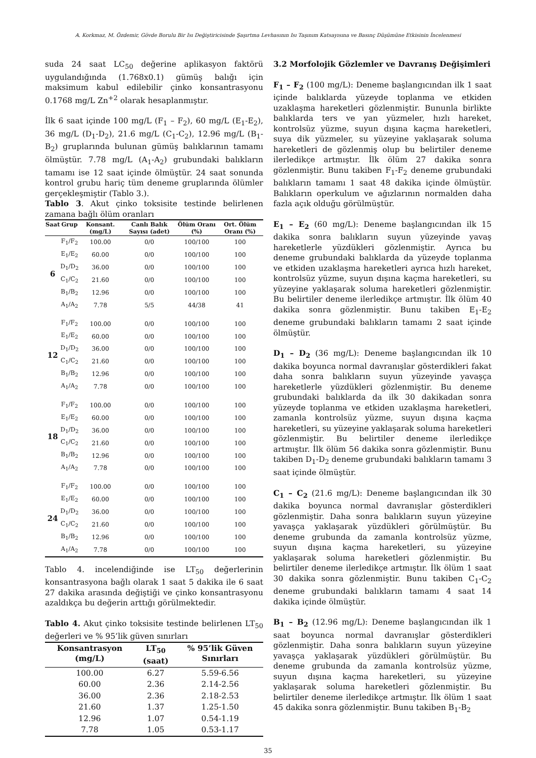A. Korkmaz, M. Özdemir, Gövde Borulu Bir Isı Değiştiricisinde Şaşırtma Levhasının Isı Taşınım Katsayısına ve Basınç Düşümüne Etkisinin İncelenmesi
suda 24 saat LC<sub>50</sub> değerine aplikasyon faktörü uygulandığında (1.768x0.1) gümüş balığı için maksimum kabul edilebilir çinko konsantrasyonu 0.1768 mg/L Zn<sup>+2</sup> olarak hesaplanmıştır.
İlk 6 saat içinde 100 mg/L (F<sub>1</sub> – F<sub>2</sub>), 60 mg/L (E<sub>1</sub>-E<sub>2</sub>), 36 mg/L (D<sub>1</sub>-D<sub>2</sub>), 21.6 mg/L (C<sub>1</sub>-C<sub>2</sub>), 12.96 mg/L (B<sub>1</sub>-B<sub>2</sub>) gruplarında bulunan gümüş balıklarının tamamı ölmüştür. 7.78 mg/L (A<sub>1</sub>-A<sub>2</sub>) grubundaki balıkların tamamı ise 12 saat içinde ölmüştür. 24 saat sonunda kontrol grubu hariç tüm deneme gruplarında ölümler gerçekleşmiştir (Tablo 3.).
Tablo 3. Akut çinko toksisite testinde belirlenen zamana bağlı ölüm oranları
| Saat | Grup | Konsant. (mg/L) | Canlı Balık Sayısı (adet) | Ölüm Oranı (%) | Ort. Ölüm Oranı (%) |
| --- | --- | --- | --- | --- | --- |
| 6 | F<sub>1</sub>/F<sub>2</sub> | 100.00 | 0/0 | 100/100 | 100 |
| | E<sub>1</sub>/E<sub>2</sub> | 60.00 | 0/0 | 100/100 | 100 |
| | D<sub>1</sub>/D<sub>2</sub> | 36.00 | 0/0 | 100/100 | 100 |
| | C<sub>1</sub>/C<sub>2</sub> | 21.60 | 0/0 | 100/100 | 100 |
| | B<sub>1</sub>/B<sub>2</sub> | 12.96 | 0/0 | 100/100 | 100 |
| | A<sub>1</sub>/A<sub>2</sub> | 7.78 | 5/5 | 44/38 | 41 |
| 12 | F<sub>1</sub>/F<sub>2</sub> | 100.00 | 0/0 | 100/100 | 100 |
| | E<sub>1</sub>/E<sub>2</sub> | 60.00 | 0/0 | 100/100 | 100 |
| | D<sub>1</sub>/D<sub>2</sub> | 36.00 | 0/0 | 100/100 | 100 |
| | C<sub>1</sub>/C<sub>2</sub> | 21.60 | 0/0 | 100/100 | 100 |
| | B<sub>1</sub>/B<sub>2</sub> | 12.96 | 0/0 | 100/100 | 100 |
| | A<sub>1</sub>/A<sub>2</sub> | 7.78 | 0/0 | 100/100 | 100 |
| 18 | F<sub>1</sub>/F<sub>2</sub> | 100.00 | 0/0 | 100/100 | 100 |
| | E<sub>1</sub>/E<sub>2</sub> | 60.00 | 0/0 | 100/100 | 100 |
| | D<sub>1</sub>/D<sub>2</sub> | 36.00 | 0/0 | 100/100 | 100 |
| | C<sub>1</sub>/C<sub>2</sub> | 21.60 | 0/0 | 100/100 | 100 |
| | B<sub>1</sub>/B<sub>2</sub> | 12.96 | 0/0 | 100/100 | 100 |
| | A<sub>1</sub>/A<sub>2</sub> | 7.78 | 0/0 | 100/100 | 100 |
| 24 | F<sub>1</sub>/F<sub>2</sub> | 100.00 | 0/0 | 100/100 | 100 |
| | E<sub>1</sub>/E<sub>2</sub> | 60.00 | 0/0 | 100/100 | 100 |
| | D<sub>1</sub>/D<sub>2</sub> | 36.00 | 0/0 | 100/100 | 100 |
| | C<sub>1</sub>/C<sub>2</sub> | 21.60 | 0/0 | 100/100 | 100 |
| | B<sub>1</sub>/B<sub>2</sub> | 12.96 | 0/0 | 100/100 | 100 |
| | A<sub>1</sub>/A<sub>2</sub> | 7.78 | 0/0 | 100/100 | 100 |
Tablo 4. incelendiğinde ise LT<sub>50</sub> değerlerinin konsantrasyona bağlı olarak 1 saat 5 dakika ile 6 saat 27 dakika arasında değiştiği ve çinko konsantrasyonu azaldıkça bu değerin arttığı görülmektedir.
Tablo 4. Akut çinko toksisite testinde belirlenen LT<sub>50</sub> değerleri ve % 95’lik güven sınırları
| Konsantrasyon (mg/L) | LT<sub>50</sub> (saat) | % 95’lik Güven Sınırları |
| --- | --- | --- |
| 100.00 | 6.27 | 5.59-6.56 |
| 60.00 | 2.36 | 2.14-2.56 |
| 36.00 | 2.36 | 2.18-2.53 |
| 21.60 | 1.37 | 1.25-1.50 |
| 12.96 | 1.07 | 0.54-1.19 |
| 7.78 | 1.05 | 0.53-1.17 |
3.2 Morfolojik Gözlemler ve Davranış Değişimleri
F<sub>1</sub> – F<sub>2</sub> (100 mg/L): Deneme başlangıcından ilk 1 saat içinde balıklarda yüzeyde toplanma ve etkiden uzaklaşma hareketleri gözlenmiştir. Bununla birlikte balıklarda ters ve yan yüzmeler, hızlı hareket, kontrolsüz yüzme, suyun dışına kaçma hareketleri, suya dik yüzmeler, su yüzeyine yaklaşarak soluma hareketleri de gözlenmiş olup bu belirtiler deneme ilerledikçe artmıştır. İlk ölüm 27 dakika sonra gözlenmiştir. Bunu takiben F<sub>1</sub>-F<sub>2</sub> deneme grubundaki balıkların tamamı 1 saat 48 dakika içinde ölmüştür. Balıkların operkulum ve ağızlarının normalden daha fazla açık olduğu görülmüştür.
E<sub>1</sub> – E<sub>2</sub> (60 mg/L): Deneme başlangıcından ilk 15 dakika sonra balıkların suyun yüzeyinde yavaş hareketlerle yüzdükleri gözlenmiştir. Ayrıca bu deneme grubundaki balıklarda da yüzeyde toplanma ve etkiden uzaklaşma hareketleri ayrıca hızlı hareket, kontrolsüz yüzme, suyun dışına kaçma hareketleri, su yüzeyine yaklaşarak soluma hareketleri gözlenmiştir. Bu belirtiler deneme ilerledikçe artmıştır. İlk ölüm 40 dakika sonra gözlenmiştir. Bunu takiben E<sub>1</sub>-E<sub>2</sub> deneme grubundaki balıkların tamamı 2 saat içinde ölmüştür.
D<sub>1</sub> – D<sub>2</sub> (36 mg/L): Deneme başlangıcından ilk 10 dakika boyunca normal davranışlar gösterdikleri fakat daha sonra balıkların suyun yüzeyinde yavaşça hareketlerle yüzdükleri gözlenmiştir. Bu deneme grubundaki balıklarda da ilk 30 dakikadan sonra yüzeyde toplanma ve etkiden uzaklaşma hareketleri, zamanla kontrolsüz yüzme, suyun dışına kaçma hareketleri, su yüzeyine yaklaşarak soluma hareketleri gözlenmiştir. Bu belirtiler deneme ilerledikçe artmıştır. İlk ölüm 56 dakika sonra gözlenmiştir. Bunu takiben D<sub>1</sub>-D<sub>2</sub> deneme grubundaki balıkların tamamı 3 saat içinde ölmüştür.
C<sub>1</sub> – C<sub>2</sub> (21.6 mg/L): Deneme başlangıcından ilk 30 dakika boyunca normal davranışlar gösterdikleri gözlenmiştir. Daha sonra balıkların suyun yüzeyine yavaşça yaklaşarak yüzdükleri görülmüştür. Bu deneme grubunda da zamanla kontrolsüz yüzme, suyun dışına kaçma hareketleri, su yüzeyine yaklaşarak soluma hareketleri gözlenmiştir. Bu belirtiler deneme ilerledikçe artmıştır. İlk ölüm 1 saat 30 dakika sonra gözlenmiştir. Bunu takiben C<sub>1</sub>-C<sub>2</sub> deneme grubundaki balıkların tamamı 4 saat 14 dakika içinde ölmüştür.
B<sub>1</sub> – B<sub>2</sub> (12.96 mg/L): Deneme başlangıcından ilk 1 saat boyunca normal davranışlar gösterdikleri gözlenmiştir. Daha sonra balıkların suyun yüzeyine yavaşça yaklaşarak yüzdükleri görülmüştür. Bu deneme grubunda da zamanla kontrolsüz yüzme, suyun dışına kaçma hareketleri, su yüzeyine yaklaşarak soluma hareketleri gözlenmiştir. Bu belirtiler deneme ilerledikçe artmıştır. İlk ölüm 1 saat 45 dakika sonra gözlenmiştir. Bunu takiben B<sub>1</sub>-B<sub>2</sub>
35